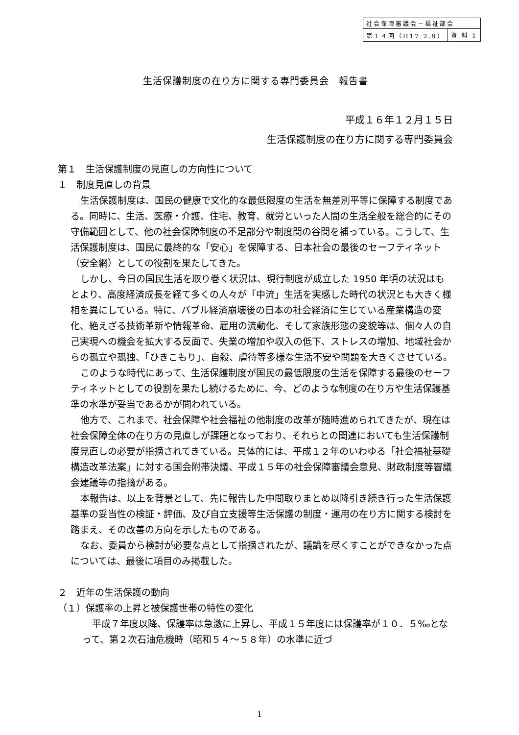| 社会保障審議会－福祉部会 | |
| 第１４回（H17.2.9） | 資 料 1 |
生活保護制度の在り方に関する専門委員会　報告書
平成１６年１２月１５日
生活保護制度の在り方に関する専門委員会
第１　生活保護制度の見直しの方向性について
１　制度見直しの背景
生活保護制度は、国民の健康で文化的な最低限度の生活を無差別平等に保障する制度である。同時に、生活、医療・介護、住宅、教育、就労といった人間の生活全般を総合的にその守備範囲として、他の社会保障制度の不足部分や制度間の谷間を補っている。こうして、生活保護制度は、国民に最終的な「安心」を保障する、日本社会の最後のセーフティネット（安全網）としての役割を果たしてきた。
しかし、今日の国民生活を取り巻く状況は、現行制度が成立した 1950 年頃の状況はもとより、高度経済成長を経て多くの人々が「中流」生活を実感した時代の状況とも大きく様相を異にしている。特に、バブル経済崩壊後の日本の社会経済に生じている産業構造の変化、絶えざる技術革新や情報革命、雇用の流動化、そして家族形態の変貌等は、個々人の自己実現への機会を拡大する反面で、失業の増加や収入の低下、ストレスの増加、地域社会からの孤立や孤独、「ひきこもり」、自殺、虐待等多様な生活不安や問題を大きくさせている。
このような時代にあって、生活保護制度が国民の最低限度の生活を保障する最後のセーフティネットとしての役割を果たし続けるために、今、どのような制度の在り方や生活保護基準の水準が妥当であるかが問われている。
他方で、これまで、社会保障や社会福祉の他制度の改革が随時進められてきたが、現在は社会保障全体の在り方の見直しが課題となっており、それらとの関連においても生活保護制度見直しの必要が指摘されてきている。具体的には、平成１２年のいわゆる「社会福祉基礎構造改革法案」に対する国会附帯決議、平成１５年の社会保障審議会意見、財政制度等審議会建議等の指摘がある。
本報告は、以上を背景として、先に報告した中間取りまとめ以降引き続き行った生活保護基準の妥当性の検証・評価、及び自立支援等生活保護の制度・運用の在り方に関する検討を踏まえ、その改善の方向を示したものである。
なお、委員から検討が必要な点として指摘されたが、議論を尽くすことができなかった点については、最後に項目のみ掲載した。
２　近年の生活保護の動向
（１）保護率の上昇と被保護世帯の特性の変化
平成７年度以降、保護率は急激に上昇し、平成１５年度には保護率が１０．５‰となって、第２次石油危機時（昭和５４～５８年）の水準に近づ
1